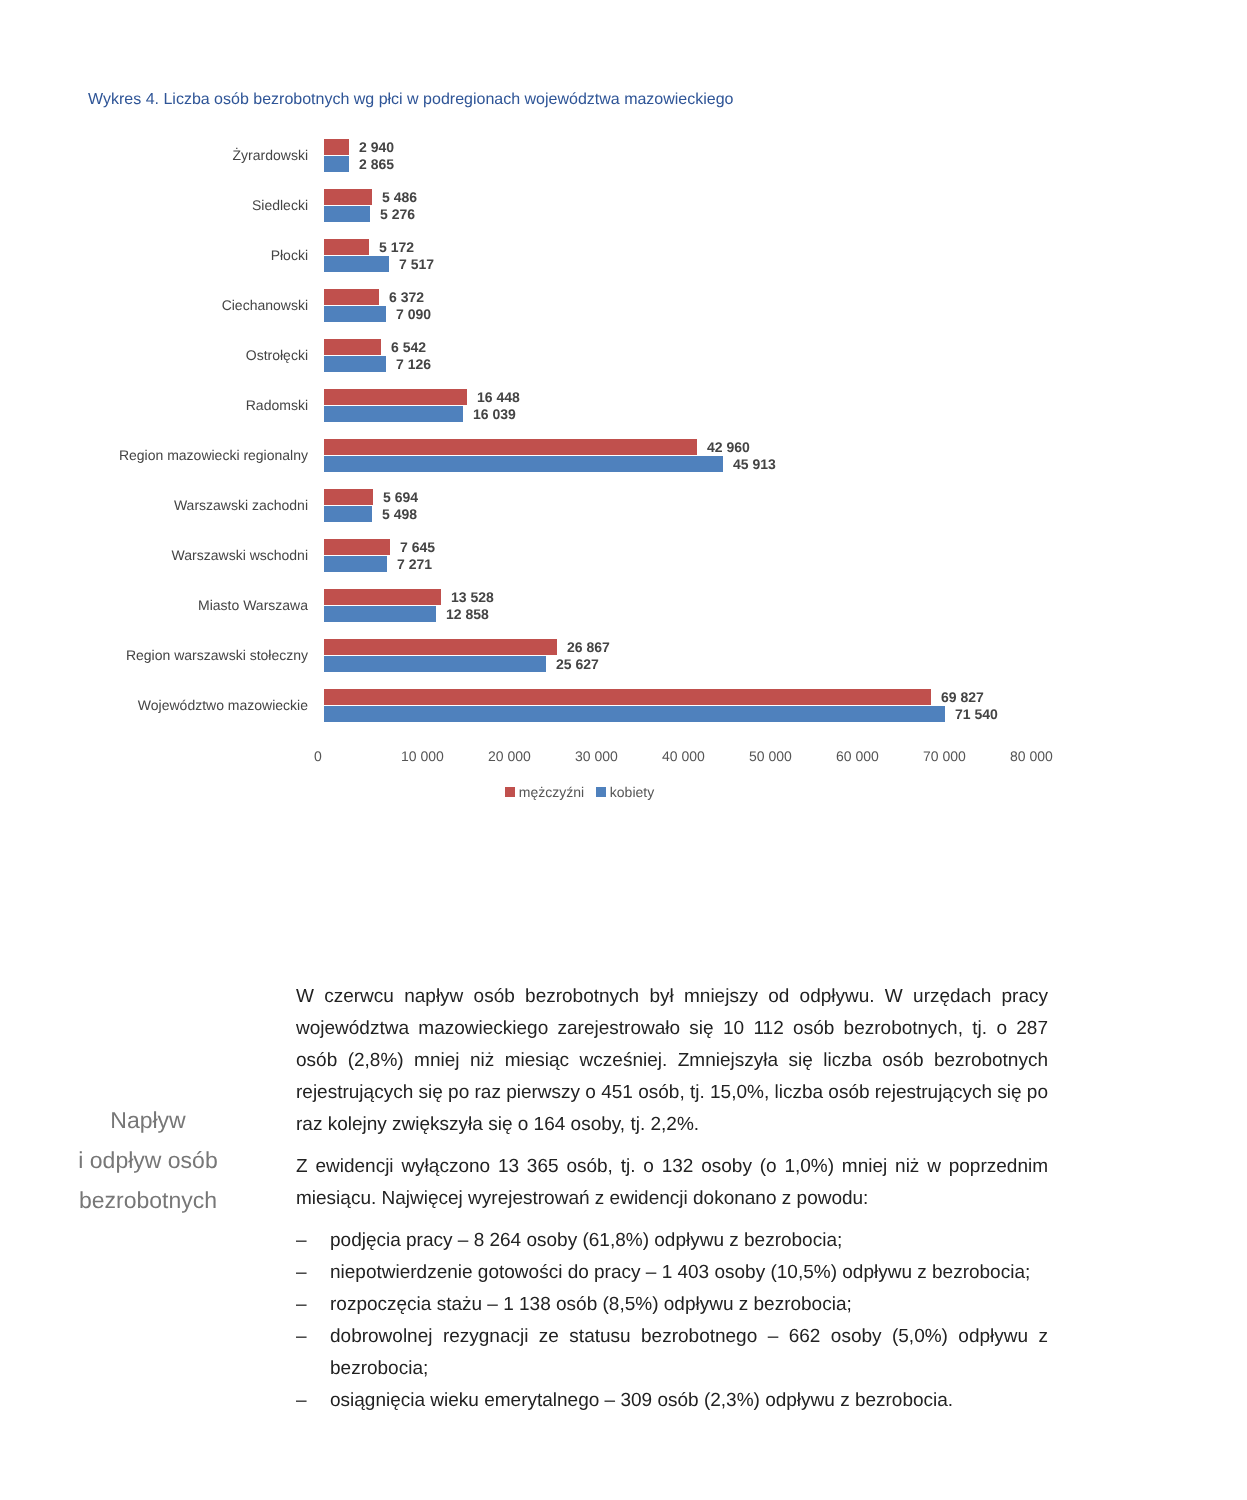Wykres 4. Liczba osób bezrobotnych wg płci w podregionach województwa mazowieckiego
Żyrardowski
2 940
2 865
Siedlecki
5 486
5 276
Płocki
5 172
7 517
Ciechanowski
6 372
7 090
Ostrołęcki
6 542
7 126
Radomski
16 448
16 039
Region mazowiecki regionalny
42 960
45 913
Warszawski zachodni
5 694
5 498
Warszawski wschodni
7 645
7 271
Miasto Warszawa
13 528
12 858
Region warszawski stołeczny
26 867
25 627
Województwo mazowieckie
69 827
71 540
0 10 000 20 000 30 000 40 000 50 000 60 000 70 000 80 000
mężczyźni kobiety
Napływ
i odpływ osób
bezrobotnych
W czerwcu napływ osób bezrobotnych był mniejszy od odpływu. W urzędach pracy województwa mazowieckiego zarejestrowało się 10 112 osób bezrobotnych, tj. o 287 osób (2,8%) mniej niż miesiąc wcześniej. Zmniejszyła się liczba osób bezrobotnych rejestrujących się po raz pierwszy o 451 osób, tj. 15,0%, liczba osób rejestrujących się po raz kolejny zwiększyła się o 164 osoby, tj. 2,2%.
Z ewidencji wyłączono 13 365 osób, tj. o 132 osoby (o 1,0%) mniej niż w poprzednim miesiącu. Najwięcej wyrejestrowań z ewidencji dokonano z powodu:
– podjęcia pracy – 8 264 osoby (61,8%) odpływu z bezrobocia;
– niepotwierdzenie gotowości do pracy – 1 403 osoby (10,5%) odpływu z bezrobocia;
– rozpoczęcia stażu – 1 138 osób (8,5%) odpływu z bezrobocia;
– dobrowolnej rezygnacji ze statusu bezrobotnego – 662 osoby (5,0%) odpływu z bezrobocia;
– osiągnięcia wieku emerytalnego – 309 osób (2,3%) odpływu z bezrobocia.